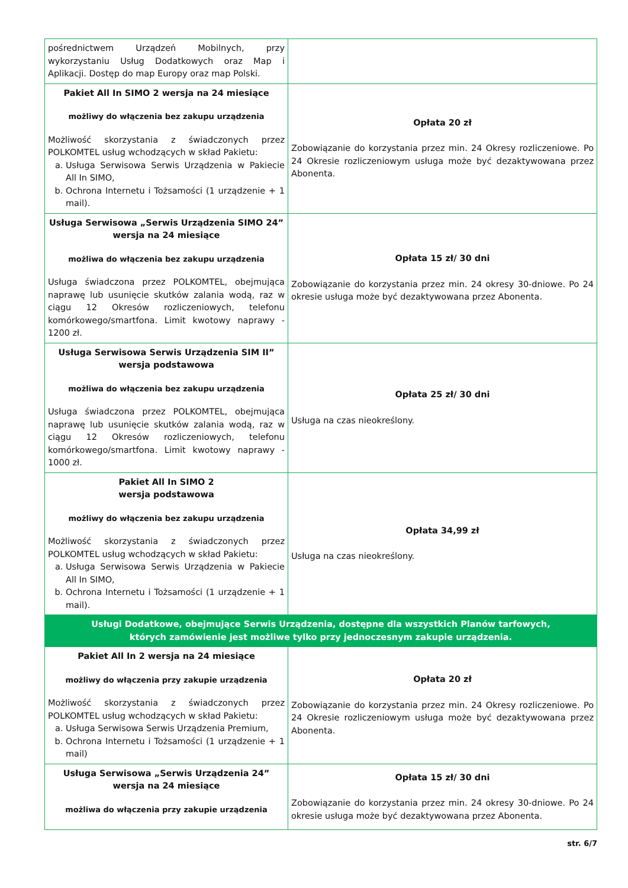| pośrednictwem Urządzeń Mobilnych, przy wykorzystaniu Usług Dodatkowych oraz Map i Aplikacji. Dostęp do map Europy oraz map Polski. | |
| Pakiet All In SIMO 2 wersja na 24 miesiące możliwy do włączenia bez zakupu urządzenia Możliwość skorzystania z świadczonych przez POLKOMTEL usług wchodzących w skład Pakietu: a. Usługa Serwisowa Serwis Urządzenia w Pakiecie All In SIMO, b. Ochrona Internetu i Tożsamości (1 urządzenie + 1 mail). | Opłata 20 zł Zobowiązanie do korzystania przez min. 24 Okresy rozliczeniowe. Po 24 Okresie rozliczeniowym usługa może być dezaktywowana przez Abonenta. |
| Usługa Serwisowa „Serwis Urządzenia SIMO 24” wersja na 24 miesiące możliwa do włączenia bez zakupu urządzenia Usługa świadczona przez POLKOMTEL, obejmująca naprawę lub usunięcie skutków zalania wodą, raz w ciągu 12 Okresów rozliczeniowych, telefonu komórkowego/smartfona. Limit kwotowy naprawy - 1200 zł. | Opłata 15 zł/ 30 dni Zobowiązanie do korzystania przez min. 24 okresy 30-dniowe. Po 24 okresie usługa może być dezaktywowana przez Abonenta. |
| Usługa Serwisowa Serwis Urządzenia SIM II” wersja podstawowa możliwa do włączenia bez zakupu urządzenia Usługa świadczona przez POLKOMTEL, obejmująca naprawę lub usunięcie skutków zalania wodą, raz w ciągu 12 Okresów rozliczeniowych, telefonu komórkowego/smartfona. Limit kwotowy naprawy - 1000 zł. | Opłata 25 zł/ 30 dni Usługa na czas nieokreślony. |
| Pakiet All In SIMO 2 wersja podstawowa możliwy do włączenia bez zakupu urządzenia Możliwość skorzystania z świadczonych przez POLKOMTEL usług wchodzących w skład Pakietu: a. Usługa Serwisowa Serwis Urządzenia w Pakiecie All In SIMO, b. Ochrona Internetu i Tożsamości (1 urządzenie + 1 mail). | Opłata 34,99 zł Usługa na czas nieokreślony. |
| Usługi Dodatkowe, obejmujące Serwis Urządzenia, dostępne dla wszystkich Planów tarfowych, których zamówienie jest możliwe tylko przy jednoczesnym zakupie urządzenia. | |
| Pakiet All In 2 wersja na 24 miesiące możliwy do włączenia przy zakupie urządzenia Możliwość skorzystania z świadczonych przez POLKOMTEL usług wchodzących w skład Pakietu: a. Usługa Serwisowa Serwis Urządzenia Premium, b. Ochrona Internetu i Tożsamości (1 urządzenie + 1 mail) | Opłata 20 zł Zobowiązanie do korzystania przez min. 24 Okresy rozliczeniowe. Po 24 Okresie rozliczeniowym usługa może być dezaktywowana przez Abonenta. |
| Usługa Serwisowa „Serwis Urządzenia 24” wersja na 24 miesiące możliwa do włączenia przy zakupie urządzenia | Opłata 15 zł/ 30 dni Zobowiązanie do korzystania przez min. 24 okresy 30-dniowe. Po 24 okresie usługa może być dezaktywowana przez Abonenta. |
str. 6/7